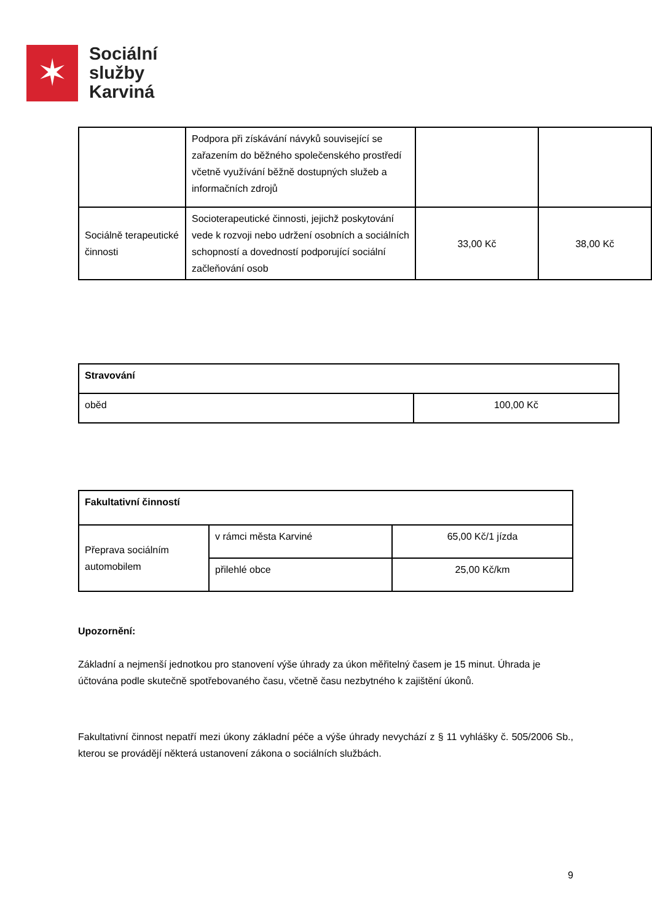✶
Sociální
služby
Karviná
| | Podpora při získávání návyků související se zařazením do běžného společenského prostředí včetně využívání běžně dostupných služeb a informačních zdrojů | | |
| Sociálně terapeutické činnosti | Socioterapeutické činnosti, jejichž poskytování vede k rozvoji nebo udržení osobních a sociálních schopností a dovedností podporující sociální začleňování osob | 33,00 Kč | 38,00 Kč |
| Stravování | |
| oběd | 100,00 Kč |
| Fakultativní činností | | |
| Přeprava sociálním automobilem | v rámci města Karviné | 65,00 Kč/1 jízda |
| | přilehlé obce | 25,00 Kč/km |
Upozornění:
Základní a nejmenší jednotkou pro stanovení výše úhrady za úkon měřitelný časem je 15 minut. Úhrada je účtována podle skutečně spotřebovaného času, včetně času nezbytného k zajištění úkonů.
Fakultativní činnost nepatří mezi úkony základní péče a výše úhrady nevychází z § 11 vyhlášky č. 505/2006 Sb., kterou se provádějí některá ustanovení zákona o sociálních službách.
9